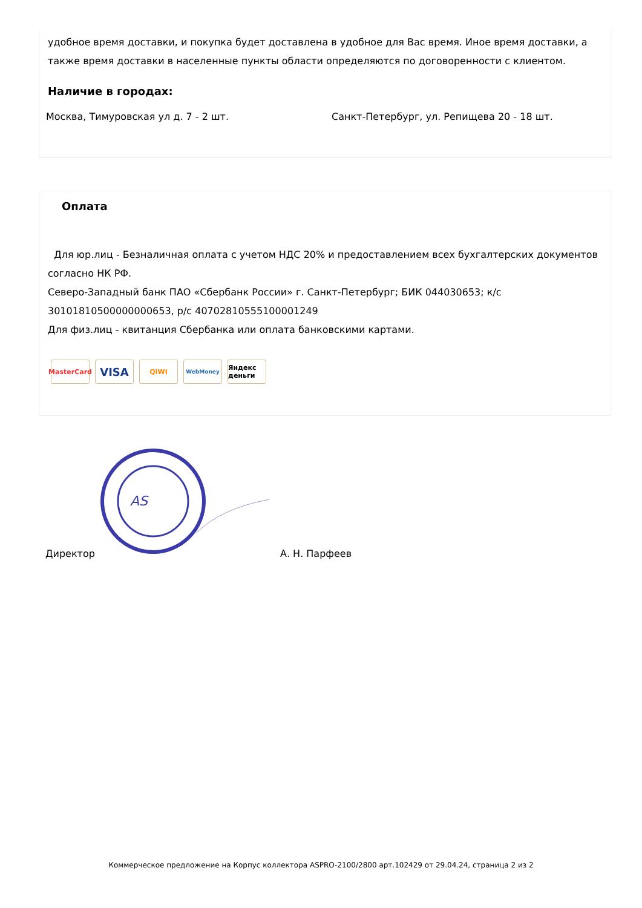удобное время доставки, и покупка будет доставлена в удобное для Вас время. Иное время доставки, а также время доставки в населенные пункты области определяются по договоренности с клиентом.
Наличие в городах:
Москва, Тимуровская ул д. 7 - 2 шт. Санкт-Петербург, ул. Репищева 20 - 18 шт.
Оплата
Для юр.лиц - Безналичная оплата с учетом НДС 20% и предоставлением всех бухгалтерских документов согласно НК РФ.
Северо-Западный банк ПАО «Сбербанк России» г. Санкт-Петербург; БИК 044030653; к/с 30101810500000000653, р/с 40702810555100001249
Для физ.лиц - квитанция Сбербанка или оплата банковскими картами.
MasterCard
VISA
QIWI
WebMoney
Яндекс деньги
AS
Директор А. Н. Парфеев
Коммерческое предложение на Корпус коллектора ASPRO-2100/2800 арт.102429 от 29.04.24, страница 2 из 2